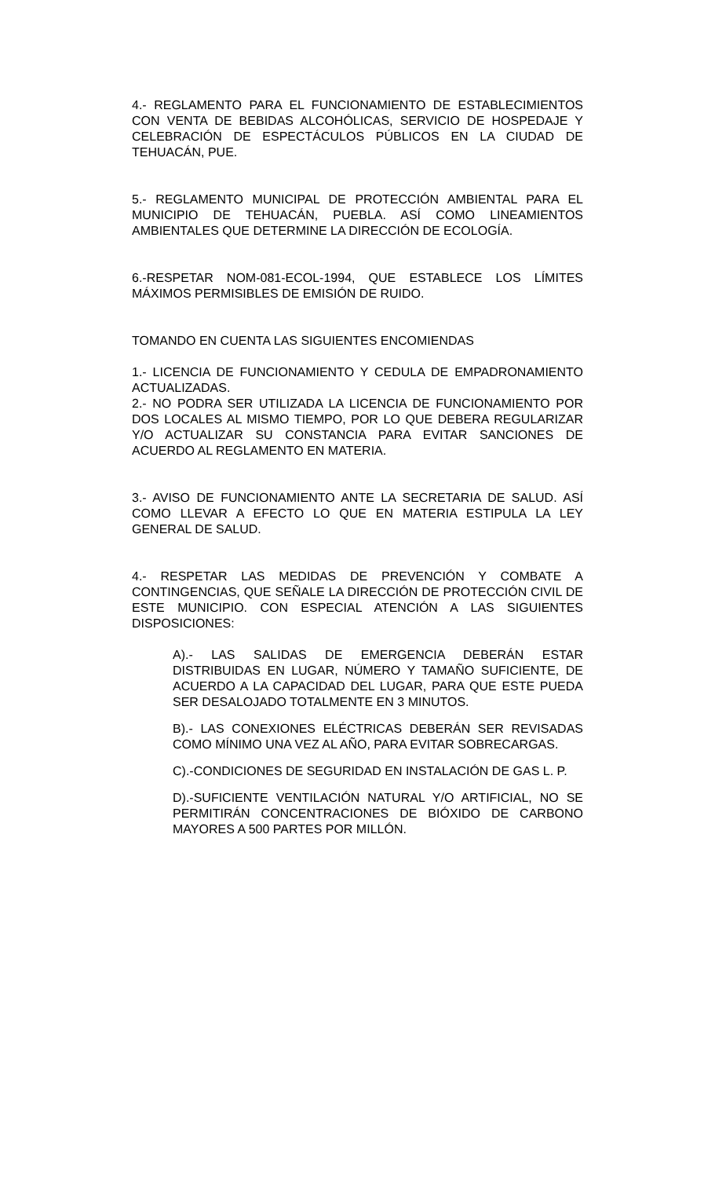4.- REGLAMENTO PARA EL FUNCIONAMIENTO DE ESTABLECIMIENTOS CON VENTA DE BEBIDAS ALCOHÓLICAS, SERVICIO DE HOSPEDAJE Y CELEBRACIÓN DE ESPECTÁCULOS PÚBLICOS EN LA CIUDAD DE TEHUACÁN, PUE.
5.- REGLAMENTO MUNICIPAL DE PROTECCIÓN AMBIENTAL PARA EL MUNICIPIO DE TEHUACÁN, PUEBLA. ASÍ COMO LINEAMIENTOS AMBIENTALES QUE DETERMINE LA DIRECCIÓN DE ECOLOGÍA.
6.-RESPETAR NOM-081-ECOL-1994, QUE ESTABLECE LOS LÍMITES MÁXIMOS PERMISIBLES DE EMISIÓN DE RUIDO.
TOMANDO EN CUENTA LAS SIGUIENTES ENCOMIENDAS
1.- LICENCIA DE FUNCIONAMIENTO Y CEDULA DE EMPADRONAMIENTO ACTUALIZADAS.
2.- NO PODRA SER UTILIZADA LA LICENCIA DE FUNCIONAMIENTO POR DOS LOCALES AL MISMO TIEMPO, POR LO QUE DEBERA REGULARIZAR Y/O ACTUALIZAR SU CONSTANCIA PARA EVITAR SANCIONES DE ACUERDO AL REGLAMENTO EN MATERIA.
3.- AVISO DE FUNCIONAMIENTO ANTE LA SECRETARIA DE SALUD. ASÍ COMO LLEVAR A EFECTO LO QUE EN MATERIA ESTIPULA LA LEY GENERAL DE SALUD.
4.- RESPETAR LAS MEDIDAS DE PREVENCIÓN Y COMBATE A CONTINGENCIAS, QUE SEÑALE LA DIRECCIÓN DE PROTECCIÓN CIVIL DE ESTE MUNICIPIO. CON ESPECIAL ATENCIÓN A LAS SIGUIENTES DISPOSICIONES:
A).- LAS SALIDAS DE EMERGENCIA DEBERÁN ESTAR DISTRIBUIDAS EN LUGAR, NÚMERO Y TAMAÑO SUFICIENTE, DE ACUERDO A LA CAPACIDAD DEL LUGAR, PARA QUE ESTE PUEDA SER DESALOJADO TOTALMENTE EN 3 MINUTOS.
B).- LAS CONEXIONES ELÉCTRICAS DEBERÁN SER REVISADAS COMO MÍNIMO UNA VEZ AL AÑO, PARA EVITAR SOBRECARGAS.
C).-CONDICIONES DE SEGURIDAD EN INSTALACIÓN DE GAS L. P.
D).-SUFICIENTE VENTILACIÓN NATURAL Y/O ARTIFICIAL, NO SE PERMITIRÁN CONCENTRACIONES DE BIÓXIDO DE CARBONO MAYORES A 500 PARTES POR MILLÓN.